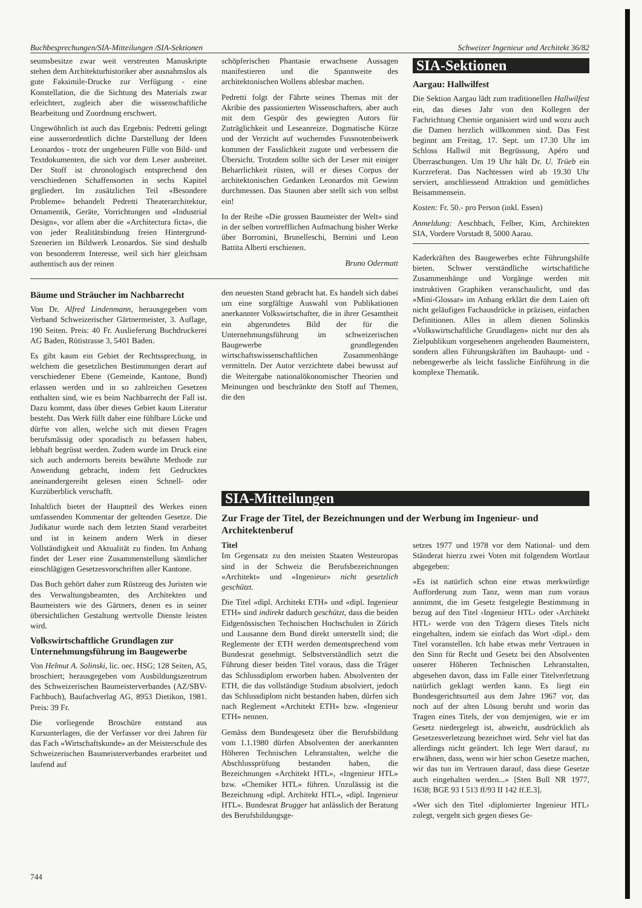Buchbesprechungen/SIA-Mitteilungen /SIA-Sektionen Schweizer Ingenieur und Architekt 36/82
seumsbesitze zwar weit verstreuten Manuskripte stehen dem Architekturhistoriker aber ausnahmslos als gute Faksimile-Drucke zur Verfügung - eine Konstellation, die die Sichtung des Materials zwar erleichtert, zugleich aber die wissenschaftliche Bearbeitung und Zuordnung erschwert.
Ungewöhnlich ist auch das Ergebnis: Pedretti gelingt eine ausserordentlich dichte Darstellung der Ideen Leonardos - trotz der ungeheuren Fülle von Bild- und Textdokumenten, die sich vor dem Leser ausbreitet. Der Stoff ist chronologisch entsprechend den verschiedenen Schaffensorten in sechs Kapitel gegliedert. Im zusätzlichen Teil «Besondere Probleme» behandelt Pedretti Theaterarchitektur, Ornamentik, Geräte, Vorrichtungen und «Industrial Design», vor allem aber die «Architectura ficta», die von jeder Realitätsbindung freien Hintergrund-Szenerien im Bildwerk Leonardos. Sie sind deshalb von besonderem Interesse, weil sich hier gleichsam authentisch aus der reinen
schöpferischen Phantasie erwachsene Aussagen manifestieren und die Spannweite des architektonischen Wollens ablesbar machen.
Pedretti folgt der Fährte seines Themas mit der Akribie des passionierten Wissenschafters, aber auch mit dem Gespür des gewiegten Autors für Zuträglichkeit und Leseanreize. Dogmatische Kürze und der Verzicht auf wucherndes Fussnotenbeiwerk kommen der Fasslichkeit zugute und verbessern die Übersicht. Trotzdem sollte sich der Leser mit einiger Beharrlichkeit rüsten, will er dieses Corpus der architektonischen Gedanken Leonardos mit Gewinn durchmessen. Das Staunen aber stellt sich von selbst ein!
In der Reihe «Die grossen Baumeister der Welt» sind in der selben vortrefflichen Aufmachung bisher Werke über Borromini, Brunelleschi, Bernini und Leon Battita Alberti erschienen.
Bruno Odermatt
Bäume und Sträucher im Nachbarrecht
Von Dr. Alfred Lindenmann, herausgegeben vom Verband Schweizerischer Gärtnermeister, 3. Auflage, 190 Seiten. Preis: 40 Fr. Auslieferung Buchdruckerei AG Baden, Rütistrasse 3, 5401 Baden.
Es gibt kaum ein Gebiet der Rechtssprechung, in welchem die gesetzlichen Bestimmungen derart auf verschiedener Ebene (Gemeinde, Kantone, Bund) erlassen werden und in so zahlreichen Gesetzen enthalten sind, wie es beim Nachbarrecht der Fall ist. Dazu kommt, dass über dieses Gebiet kaum Literatur besteht. Das Werk füllt daher eine fühlbare Lücke und dürfte von allen, welche sich mit diesen Fragen berufsmässig oder sporadisch zu befassen haben, lebhaft begrüsst werden. Zudem wurde im Druck eine sich auch andernorts bereits bewährte Methode zur Anwendung gebracht, indem fett Gedrucktes aneinandergereiht gelesen einen Schnell- oder Kurzüberblick verschafft.
Inhaltlich bietet der Hauptteil des Werkes einen umfassenden Kommentar der geltenden Gesetze. Die Judikatur wurde nach dem letzten Stand verarbeitet und ist in keinem andern Werk in dieser Vollständigkeit und Aktualität zu finden. Im Anhang findet der Leser eine Zusammenstellung sämtlicher einschlägigen Gesetzesvorschriften aller Kantone.
Das Buch gehört daher zum Rüstzeug des Juristen wie des Verwaltungsbeamten, des Architekten und Baumeisters wie des Gärtners, denen es in seiner übersichtlichen Gestaltung wertvolle Dienste leisten wird.
Volkswirtschaftliche Grundlagen zur Unternehmungsführung im Baugewerbe
Von Helmut A. Solinski, lic. oec. HSG; 128 Seiten, A5, broschiert; herausgegeben vom Ausbildungszentrum des Schweizerischen Baumeisterverbandes (AZ/SBV-Fachbuch), Baufachverlag AG, 8953 Dietikon, 1981. Preis: 39 Fr.
Die vorliegende Broschüre entstand aus Kursunterlagen, die der Verfasser vor drei Jahren für das Fach «Wirtschaftskunde» an der Meisterschule des Schweizerischen Baumeisterverbandes erarbeitet und laufend auf
den neuesten Stand gebracht hat. Es handelt sich dabei um eine sorgfältige Auswahl von Publikationen anerkannter Volkswirtschafter, die in ihrer Gesamtheit ein abgerundetes Bild der für die Unternehmungsführung im schweizerischen Baugewerbe grundlegenden wirtschaftswissenschaftlichen Zusammenhänge vermitteln. Der Autor verzichtete dabei bewusst auf die Weitergabe nationalökonomischer Theorien und Meinungen und beschränkte den Stoff auf Themen, die den
SIA-Sektionen
Aargau: Hallwilfest
Die Sektion Aargau lädt zum traditionellen Hallwilfest ein, das dieses Jahr von den Kollegen der Fachrichtung Chemie organisiert wird und wozu auch die Damen herzlich willkommen sind. Das Fest beginnt am Freitag, 17. Sept. um 17.30 Uhr im Schloss Hallwil mit Begrüssung, Apéro und Überraschungen. Um 19 Uhr hält Dr. U. Trüeb ein Kurzreferat. Das Nachtessen wird ab 19.30 Uhr serviert, anschliessend Attraktion und gemütliches Beisammensein.
Kosten: Fr. 50.- pro Person (inkl. Essen)
Anmeldung: Aeschbach, Felber, Kim, Architekten SIA, Vordere Vorstadt 8, 5000 Aarau.
Kaderkräften des Baugewerbes echte Führungshilfe bieten. Schwer verständliche wirtschaftliche Zusammenhänge und Vorgänge werden mit instruktiven Graphiken veranschaulicht, und das «Mini-Glossar» im Anhang erklärt die dem Laien oft nicht geläufigen Fachausdrücke in präzisen, einfachen Definitionen. Alles in allem dienen Solinskis «Volkswirtschaftliche Grundlagen» nicht nur den als Zielpublikum vorgesehenen angehenden Baumeistern, sondern allen Führungskräften im Bauhaupt- und -nebengewerbe als leicht fassliche Einführung in die komplexe Thematik.
SIA-Mitteilungen
Zur Frage der Titel, der Bezeichnungen und der Werbung im Ingenieur- und Architektenberuf
Titel
Im Gegensatz zu den meisten Staaten Westeuropas sind in der Schweiz die Berufsbezeichnungen «Architekt» und «Ingenieur» nicht gesetzlich geschützt.
Die Titel «dipl. Architekt ETH» und «dipl. Ingenieur ETH» sind indirekt dadurch geschützt, dass die beiden Eidgenössischen Technischen Hochschulen in Zürich und Lausanne dem Bund direkt unterstellt sind; die Reglemente der ETH werden dementsprechend vom Bundesrat genehmigt. Selbstverständlich setzt die Führung dieser beiden Titel voraus, dass die Träger das Schlussdiplom erworben haben. Absolventen der ETH, die das vollständige Studium absolviert, jedoch das Schlussdiplom nicht bestanden haben, dürfen sich nach Reglement «Architekt ETH» bzw. «Ingenieur ETH» nennen.
Gemäss dem Bundesgesetz über die Berufsbildung vom 1.1.1980 dürfen Absolventen der anerkannten Höheren Technischen Lehranstalten, welche die Abschlussprüfung bestanden haben, die Bezeichnungen «Architekt HTL», «Ingenieur HTL» bzw. «Chemiker HTL» führen. Unzulässig ist die Bezeichnung «dipl. Architekt HTL», «dipl. Ingenieur HTL». Bundesrat Brugger hat anlässlich der Beratung des Berufsbildungsge-
setzes 1977 und 1978 vor dem National- und dem Ständerat hierzu zwei Voten mit folgendem Wortlaut abgegeben:
«Es ist natürlich schon eine etwas merkwürdige Aufforderung zum Tanz, wenn man zum voraus annimmt, die im Gesetz festgelegte Bestimmung in bezug auf den Titel ‹Ingenieur HTL› oder ‹Architekt HTL› werde von den Trägern dieses Titels nicht eingehalten, indem sie einfach das Wort ‹dipl.› dem Titel voranstellen. Ich habe etwas mehr Vertrauen in den Sinn für Recht und Gesetz bei den Absolventen unserer Höheren Technischen Lehranstalten, abgesehen davon, dass im Falle einer Titelverletzung natürlich geklagt werden kann. Es liegt ein Bundesgerichtsurteil aus dem Jahre 1967 vor, das noch auf der alten Lösung beruht und worin das Tragen eines Titels, der von demjenigen, wie er im Gesetz niedergelegt ist, abweicht, ausdrücklich als Gesetzesverletzung bezeichnet wird. Sehr viel hat das allerdings nicht geändert. Ich lege Wert darauf, zu erwähnen, dass, wenn wir hier schon Gesetze machen, wir das tun im Vertrauen darauf, dass diese Gesetze auch eingehalten werden...» [Sten Bull NR 1977, 1638; BGE 93 I 513 ff/93 II 142 ff.E.3].
«Wer sich den Titel ‹diplomierter Ingenieur HTL› zulegt, vergeht sich gegen dieses Ge-
744